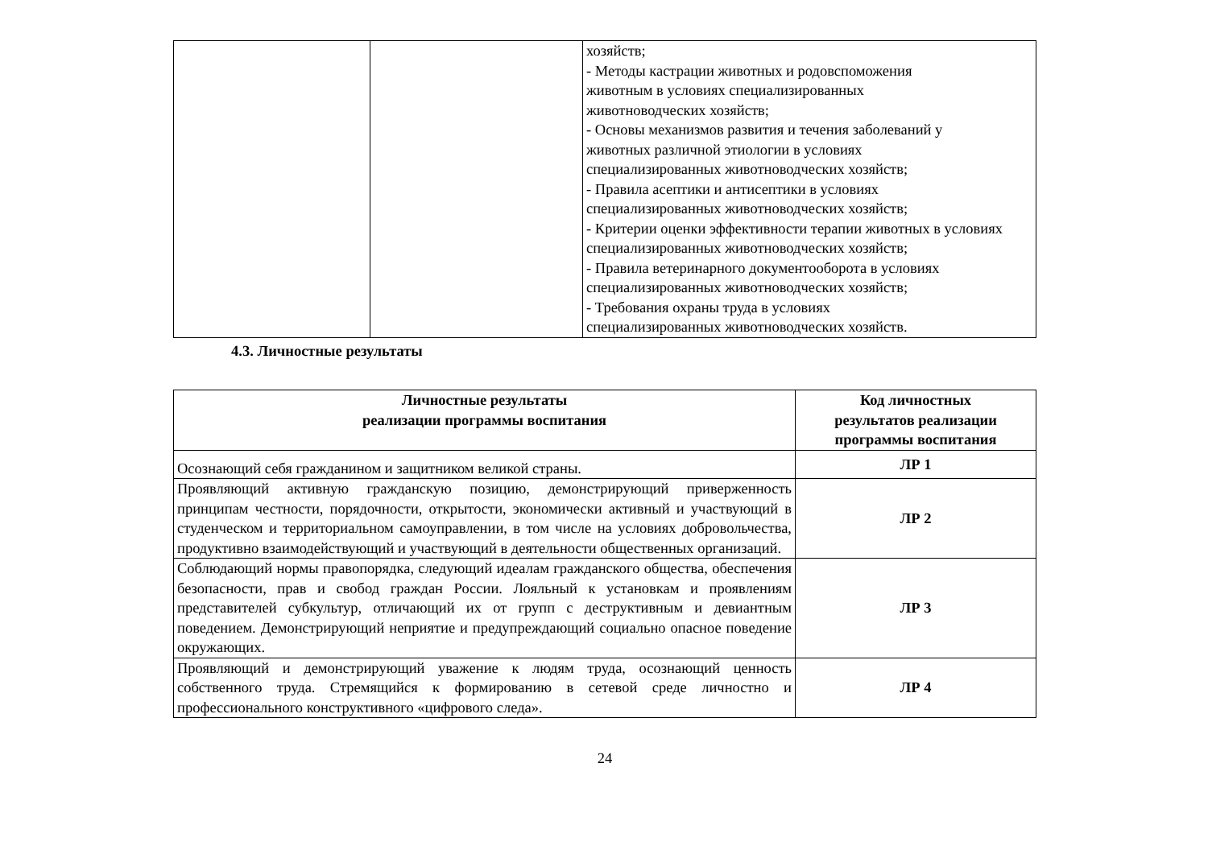| | | хозяйств; - Методы кастрации животных и родовспоможения животным в условиях специализированных животноводческих хозяйств; - Основы механизмов развития и течения заболеваний у животных различной этиологии в условиях специализированных животноводческих хозяйств; - Правила асептики и антисептики в условиях специализированных животноводческих хозяйств; - Критерии оценки эффективности терапии животных в условиях специализированных животноводческих хозяйств; - Правила ветеринарного документооборота в условиях специализированных животноводческих хозяйств; - Требования охраны труда в условиях специализированных животноводческих хозяйств. |
4.3. Личностные результаты
| Личностные результаты реализации программы воспитания | Код личностных результатов реализации программы воспитания |
| --- | --- |
| Осознающий себя гражданином и защитником великой страны. | ЛР 1 |
| Проявляющий активную гражданскую позицию, демонстрирующий приверженность принципам честности, порядочности, открытости, экономически активный и участвующий в студенческом и территориальном самоуправлении, в том числе на условиях добровольчества, продуктивно взаимодействующий и участвующий в деятельности общественных организаций. | ЛР 2 |
| Соблюдающий нормы правопорядка, следующий идеалам гражданского общества, обеспечения безопасности, прав и свобод граждан России. Лояльный к установкам и проявлениям представителей субкультур, отличающий их от групп с деструктивным и девиантным поведением. Демонстрирующий неприятие и предупреждающий социально опасное поведение окружающих. | ЛР 3 |
| Проявляющий и демонстрирующий уважение к людям труда, осознающий ценность собственного труда. Стремящийся к формированию в сетевой среде личностно и профессионального конструктивного «цифрового следа». | ЛР 4 |
24